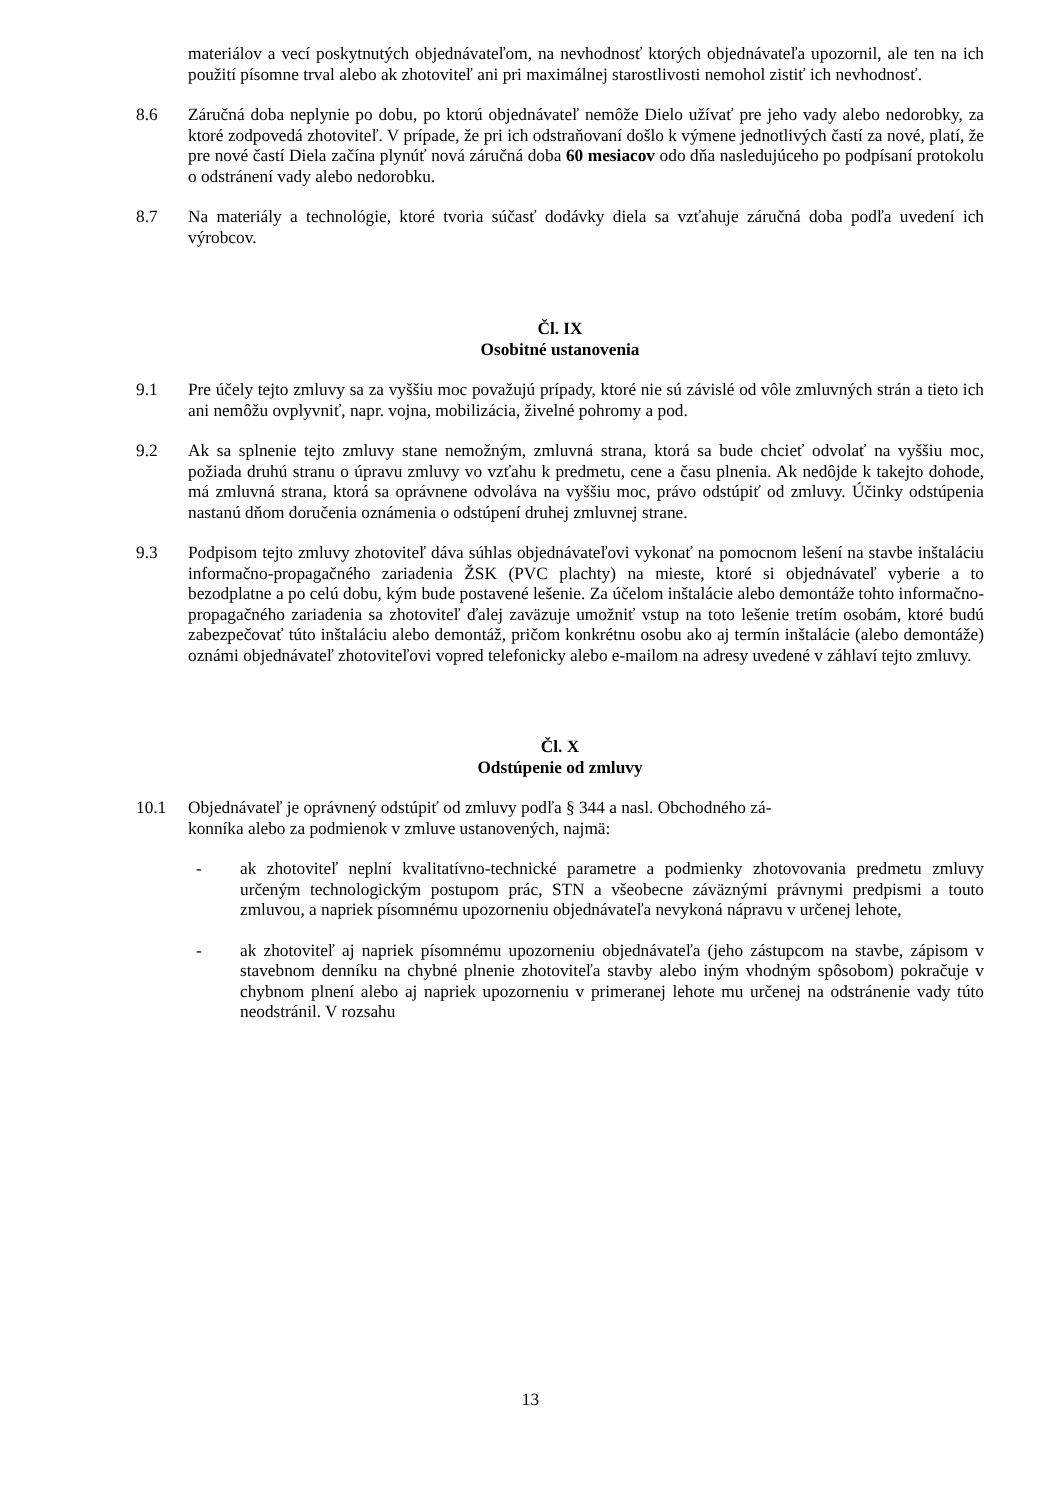materiálov a vecí poskytnutých objednávateľom, na nevhodnosť ktorých objednávateľa upozornil, ale ten na ich použití písomne trval alebo ak zhotoviteľ ani pri maximálnej starostlivosti nemohol zistiť ich nevhodnosť.
8.6 Záručná doba neplynie po dobu, po ktorú objednávateľ nemôže Dielo užívať pre jeho vady alebo nedorobky, za ktoré zodpovedá zhotoviteľ. V prípade, že pri ich odstraňovaní došlo k výmene jednotlivých častí za nové, platí, že pre nové častí Diela začína plynúť nová záručná doba 60 mesiacov odo dňa nasledujúceho po podpísaní protokolu o odstránení vady alebo nedorobku.
8.7 Na materiály a technológie, ktoré tvoria súčasť dodávky diela sa vzťahuje záručná doba podľa uvedení ich výrobcov.
Čl. IX
Osobitné ustanovenia
9.1 Pre účely tejto zmluvy sa za vyššiu moc považujú prípady, ktoré nie sú závislé od vôle zmluvných strán a tieto ich ani nemôžu ovplyvniť, napr. vojna, mobilizácia, živelné pohromy a pod.
9.2 Ak sa splnenie tejto zmluvy stane nemožným, zmluvná strana, ktorá sa bude chcieť odvolať na vyššiu moc, požiada druhú stranu o úpravu zmluvy vo vzťahu k predmetu, cene a času plnenia. Ak nedôjde k takejto dohode, má zmluvná strana, ktorá sa oprávnene odvoláva na vyššiu moc, právo odstúpiť od zmluvy. Účinky odstúpenia nastanú dňom doručenia oznámenia o odstúpení druhej zmluvnej strane.
9.3 Podpisom tejto zmluvy zhotoviteľ dáva súhlas objednávateľovi vykonať na pomocnom lešení na stavbe inštaláciu informačno-propagačného zariadenia ŽSK (PVC plachty) na mieste, ktoré si objednávateľ vyberie a to bezodplatne a po celú dobu, kým bude postavené lešenie. Za účelom inštalácie alebo demontáže tohto informačno-propagačného zariadenia sa zhotoviteľ ďalej zaväzuje umožniť vstup na toto lešenie tretím osobám, ktoré budú zabezpečovať túto inštaláciu alebo demontáž, pričom konkrétnu osobu ako aj termín inštalácie (alebo demontáže) oznámi objednávateľ zhotoviteľovi vopred telefonicky alebo e-mailom na adresy uvedené v záhlaví tejto zmluvy.
Čl. X
Odstúpenie od zmluvy
10.1 Objednávateľ je oprávnený odstúpiť od zmluvy podľa § 344 a nasl. Obchodného zá-
konníka alebo za podmienok v zmluve ustanovených, najmä:
- ak zhotoviteľ neplní kvalitatívno-technické parametre a podmienky zhotovovania predmetu zmluvy určeným technologickým postupom prác, STN a všeobecne záväznými právnymi predpismi a touto zmluvou, a napriek písomnému upozorneniu objednávateľa nevykoná nápravu v určenej lehote,
- ak zhotoviteľ aj napriek písomnému upozorneniu objednávateľa (jeho zástupcom na stavbe, zápisom v stavebnom denníku na chybné plnenie zhotoviteľa stavby alebo iným vhodným spôsobom) pokračuje v chybnom plnení alebo aj napriek upozorneniu v primeranej lehote mu určenej na odstránenie vady túto neodstránil. V rozsahu
13